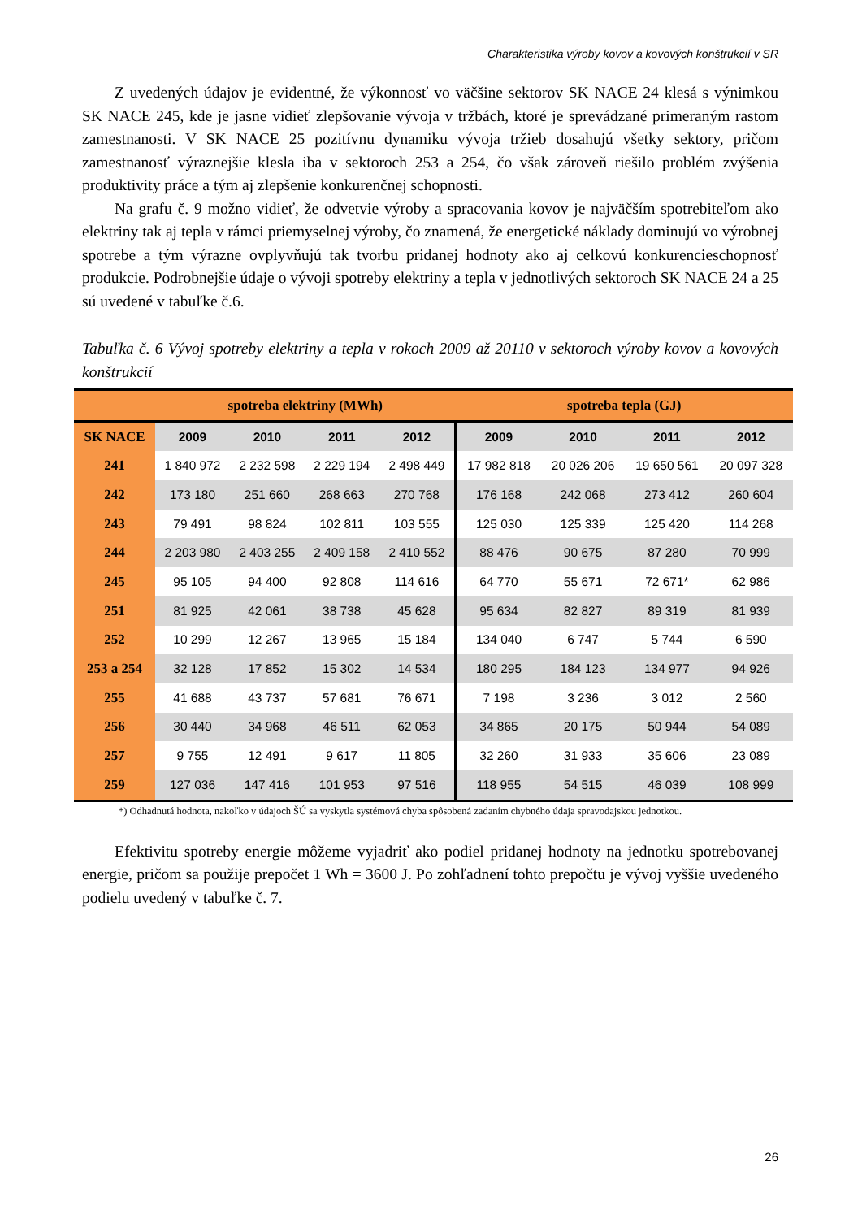Charakteristika výroby kovov a kovových konštrukcií v SR
Z uvedených údajov je evidentné, že výkonnosť vo väčšine sektorov SK NACE 24 klesá s výnimkou SK NACE 245, kde je jasne vidieť zlepšovanie vývoja v tržbách, ktoré je sprevádzané primeraným rastom zamestnanosti. V SK NACE 25 pozitívnu dynamiku vývoja tržieb dosahujú všetky sektory, pričom zamestnanosť výraznejšie klesla iba v sektoroch 253 a 254, čo však zároveň riešilo problém zvýšenia produktivity práce a tým aj zlepšenie konkurenčnej schopnosti.
Na grafu č. 9 možno vidieť, že odvetvie výroby a spracovania kovov je najväčším spotrebiteľom ako elektriny tak aj tepla v rámci priemyselnej výroby, čo znamená, že energetické náklady dominujú vo výrobnej spotrebe a tým výrazne ovplyvňujú tak tvorbu pridanej hodnoty ako aj celkovú konkurencieschopnosť produkcie. Podrobnejšie údaje o vývoji spotreby elektriny a tepla v jednotlivých sektoroch SK NACE 24 a 25 sú uvedené v tabuľke č.6.
Tabuľka č. 6 Vývoj spotreby elektriny a tepla v rokoch 2009 až 20110 v sektoroch výroby kovov a kovových konštrukcií
| | spotreba elektriny (MWh) | | | | spotreba tepla (GJ) | | | |
| --- | --- | --- | --- | --- | --- | --- | --- | --- |
| SK NACE | 2009 | 2010 | 2011 | 2012 | 2009 | 2010 | 2011 | 2012 |
| 241 | 1 840 972 | 2 232 598 | 2 229 194 | 2 498 449 | 17 982 818 | 20 026 206 | 19 650 561 | 20 097 328 |
| 242 | 173 180 | 251 660 | 268 663 | 270 768 | 176 168 | 242 068 | 273 412 | 260 604 |
| 243 | 79 491 | 98 824 | 102 811 | 103 555 | 125 030 | 125 339 | 125 420 | 114 268 |
| 244 | 2 203 980 | 2 403 255 | 2 409 158 | 2 410 552 | 88 476 | 90 675 | 87 280 | 70 999 |
| 245 | 95 105 | 94 400 | 92 808 | 114 616 | 64 770 | 55 671 | 72 671* | 62 986 |
| 251 | 81 925 | 42 061 | 38 738 | 45 628 | 95 634 | 82 827 | 89 319 | 81 939 |
| 252 | 10 299 | 12 267 | 13 965 | 15 184 | 134 040 | 6 747 | 5 744 | 6 590 |
| 253 a 254 | 32 128 | 17 852 | 15 302 | 14 534 | 180 295 | 184 123 | 134 977 | 94 926 |
| 255 | 41 688 | 43 737 | 57 681 | 76 671 | 7 198 | 3 236 | 3 012 | 2 560 |
| 256 | 30 440 | 34 968 | 46 511 | 62 053 | 34 865 | 20 175 | 50 944 | 54 089 |
| 257 | 9 755 | 12 491 | 9 617 | 11 805 | 32 260 | 31 933 | 35 606 | 23 089 |
| 259 | 127 036 | 147 416 | 101 953 | 97 516 | 118 955 | 54 515 | 46 039 | 108 999 |
*) Odhadnutá hodnota, nakoľko v údajoch ŠÚ sa vyskytla systémová chyba spôsobená zadaním chybného údaja spravodajskou jednotkou.
Efektivitu spotreby energie môžeme vyjadriť ako podiel pridanej hodnoty na jednotku spotrebovanej energie, pričom sa použije prepočet 1 Wh = 3600 J. Po zohľadnení tohto prepočtu je vývoj vyššie uvedeného podielu uvedený v tabuľke č. 7.
26